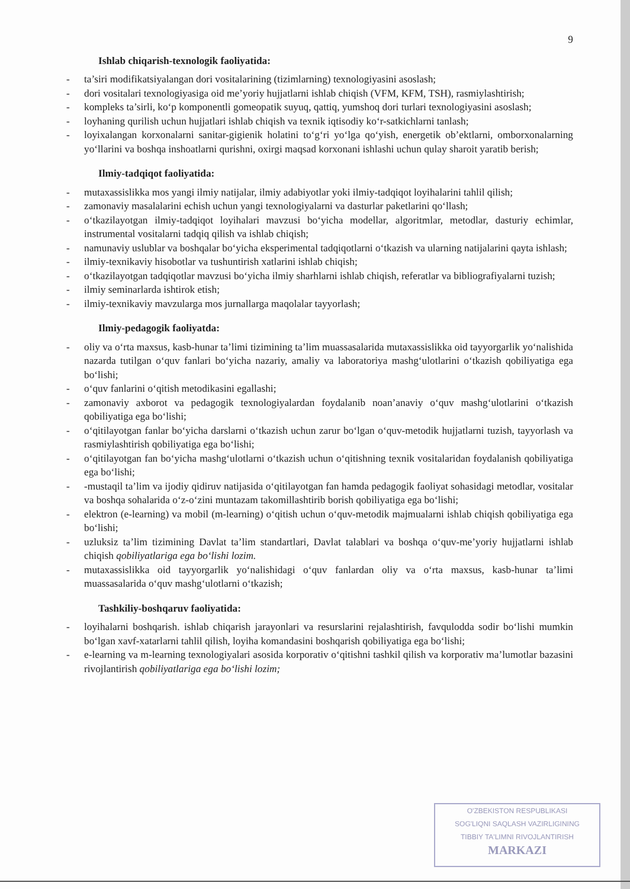9
Ishlab chiqarish-texnologik faoliyatida:
- ta’siri modifikatsiyalangan dori vositalarining (tizimlarning) texnologiyasini asoslash;
- dori vositalari texnologiyasiga oid me’yoriy hujjatlarni ishlab chiqish (VFM, KFM, TSH), rasmiylashtirish;
- kompleks ta’sirli, ko‘p komponentli gomeopatik suyuq, qattiq, yumshoq dori turlari texnologiyasini asoslash;
- loyhaning qurilish uchun hujjatlari ishlab chiqish va texnik iqtisodiy ko‘r-satkichlarni tanlash;
- loyixalangan korxonalarni sanitar-gigienik holatini to‘g‘ri yo‘lga qo‘yish, energetik ob’ektlarni, omborxonalarning yo‘llarini va boshqa inshoatlarni qurishni, oxirgi maqsad korxonani ishlashi uchun qulay sharoit yaratib berish;
Ilmiy-tadqiqot faoliyatida:
- mutaxassislikka mos yangi ilmiy natijalar, ilmiy adabiyotlar yoki ilmiy-tadqiqot loyihalarini tahlil qilish;
- zamonaviy masalalarini echish uchun yangi texnologiyalarni va dasturlar paketlarini qo‘llash;
- o‘tkazilayotgan ilmiy-tadqiqot loyihalari mavzusi bo‘yicha modellar, algoritmlar, metodlar, dasturiy echimlar, instrumental vositalarni tadqiq qilish va ishlab chiqish;
- namunaviy uslublar va boshqalar bo‘yicha eksperimental tadqiqotlarni o‘tkazish va ularning natijalarini qayta ishlash;
- ilmiy-texnikaviy hisobotlar va tushuntirish xatlarini ishlab chiqish;
- o‘tkazilayotgan tadqiqotlar mavzusi bo‘yicha ilmiy sharhlarni ishlab chiqish, referatlar va bibliografiyalarni tuzish;
- ilmiy seminarlarda ishtirok etish;
- ilmiy-texnikaviy mavzularga mos jurnallarga maqolalar tayyorlash;
Ilmiy-pedagogik faoliyatda:
- oliy va o‘rta maxsus, kasb-hunar ta’limi tizimining ta’lim muassasalarida mutaxassislikka oid tayyorgarlik yo‘nalishida nazarda tutilgan o‘quv fanlari bo‘yicha nazariy, amaliy va laboratoriya mashg‘ulotlarini o‘tkazish qobiliyatiga ega bo‘lishi;
- o‘quv fanlarini o‘qitish metodikasini egallashi;
- zamonaviy axborot va pedagogik texnologiyalardan foydalanib noan’anaviy o‘quv mashg‘ulotlarini o‘tkazish qobiliyatiga ega bo‘lishi;
- o‘qitilayotgan fanlar bo‘yicha darslarni o‘tkazish uchun zarur bo‘lgan o‘quv-metodik hujjatlarni tuzish, tayyorlash va rasmiylashtirish qobiliyatiga ega bo‘lishi;
- o‘qitilayotgan fan bo‘yicha mashg‘ulotlarni o‘tkazish uchun o‘qitishning texnik vositalaridan foydalanish qobiliyatiga ega bo‘lishi;
- -mustaqil ta’lim va ijodiy qidiruv natijasida o‘qitilayotgan fan hamda pedagogik faoliyat sohasidagi metodlar, vositalar va boshqa sohalarida o‘z-o‘zini muntazam takomillashtirib borish qobiliyatiga ega bo‘lishi;
- elektron (e-learning) va mobil (m-learning) o‘qitish uchun o‘quv-metodik majmualarni ishlab chiqish qobiliyatiga ega bo‘lishi;
- uzluksiz ta’lim tizimining Davlat ta’lim standartlari, Davlat talablari va boshqa o‘quv-me’yoriy hujjatlarni ishlab chiqish qobiliyatlariga ega bo‘lishi lozim.
- mutaxassislikka oid tayyorgarlik yo‘nalishidagi o‘quv fanlardan oliy va o‘rta maxsus, kasb-hunar ta’limi muassasalarida o‘quv mashg‘ulotlarni o‘tkazish;
Tashkiliy-boshqaruv faoliyatida:
- loyihalarni boshqarish. ishlab chiqarish jarayonlari va resurslarini rejalashtirish, favqulodda sodir bo‘lishi mumkin bo‘lgan xavf-xatarlarni tahlil qilish, loyiha komandasini boshqarish qobiliyatiga ega bo‘lishi;
- e-learning va m-learning texnologiyalari asosida korporativ o‘qitishni tashkil qilish va korporativ ma’lumotlar bazasini rivojlantirish qobiliyatlariga ega bo‘lishi lozim;
O'ZBEKISTON RESPUBLIKASI
SOG'LIQNI SAQLASH VAZIRLIGINING
TIBBIY TA'LIMNI RIVOJLANTIRISH
MARKAZI